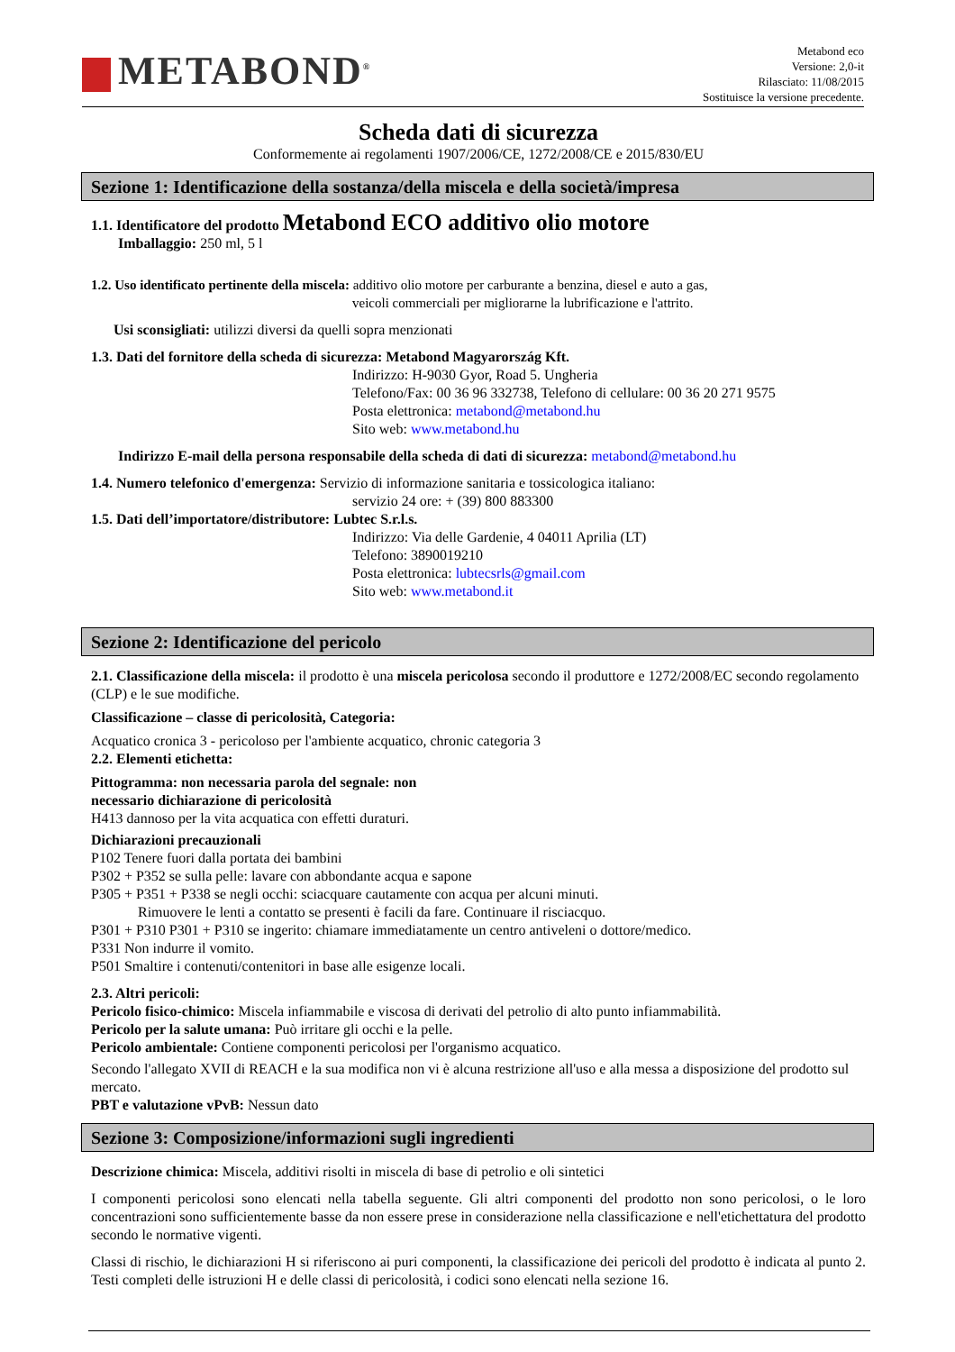METABOND<sup>®</sup>
Metabond eco
Versione: 2,0-it
Rilasciato: 11/08/2015
Sostituisce la versione precedente.
Scheda dati di sicurezza
Conformemente ai regolamenti 1907/2006/CE, 1272/2008/CE e 2015/830/EU
Sezione 1: Identificazione della sostanza/della miscela e della società/impresa
1.1. Identificatore del prodotto Metabond ECO additivo olio motore
Imballaggio: 250 ml, 5 l
1.2. Uso identificato pertinente della miscela: additivo olio motore per carburante a benzina, diesel e auto a gas,
veicoli commerciali per migliorarne la lubrificazione e l'attrito.
Usi sconsigliati: utilizzi diversi da quelli sopra menzionati
1.3. Dati del fornitore della scheda di sicurezza: Metabond Magyarország Kft.
Indirizzo: H-9030 Gyor, Road 5. Ungheria
Telefono/Fax: 00 36 96 332738, Telefono di cellulare: 00 36 20 271 9575
Posta elettronica: metabond@metabond.hu
Sito web: www.metabond.hu
Indirizzo E-mail della persona responsabile della scheda di dati di sicurezza: metabond@metabond.hu
1.4. Numero telefonico d'emergenza: Servizio di informazione sanitaria e tossicologica italiano:
servizio 24 ore: + (39) 800 883300
1.5. Dati dell’importatore/distributore: Lubtec S.r.l.s.
Indirizzo: Via delle Gardenie, 4 04011 Aprilia (LT)
Telefono: 3890019210
Posta elettronica: lubtecsrls@gmail.com
Sito web: www.metabond.it
Sezione 2: Identificazione del pericolo
2.1. Classificazione della miscela: il prodotto è una miscela pericolosa secondo il produttore e 1272/2008/EC secondo regolamento (CLP) e le sue modifiche.
Classificazione – classe di pericolosità, Categoria:
Acquatico cronica 3 - pericoloso per l'ambiente acquatico, chronic categoria 3
2.2. Elementi etichetta:
Pittogramma: non necessaria parola del segnale: non
necessario dichiarazione di pericolosità
H413 dannoso per la vita acquatica con effetti duraturi.
Dichiarazioni precauzionali
P102 Tenere fuori dalla portata dei bambini
P302 + P352 se sulla pelle: lavare con abbondante acqua e sapone
P305 + P351 + P338 se negli occhi: sciacquare cautamente con acqua per alcuni minuti.
Rimuovere le lenti a contatto se presenti è facili da fare. Continuare il risciacquo.
P301 + P310 P301 + P310 se ingerito: chiamare immediatamente un centro antiveleni o dottore/medico.
P331 Non indurre il vomito.
P501 Smaltire i contenuti/contenitori in base alle esigenze locali.
2.3. Altri pericoli:
Pericolo fisico-chimico: Miscela infiammabile e viscosa di derivati del petrolio di alto punto infiammabilità.
Pericolo per la salute umana: Può irritare gli occhi e la pelle.
Pericolo ambientale: Contiene componenti pericolosi per l'organismo acquatico.
Secondo l'allegato XVII di REACH e la sua modifica non vi è alcuna restrizione all'uso e alla messa a disposizione del prodotto sul mercato.
PBT e valutazione vPvB: Nessun dato
Sezione 3: Composizione/informazioni sugli ingredienti
Descrizione chimica: Miscela, additivi risolti in miscela di base di petrolio e oli sintetici
I componenti pericolosi sono elencati nella tabella seguente. Gli altri componenti del prodotto non sono pericolosi, o le loro concentrazioni sono sufficientemente basse da non essere prese in considerazione nella classificazione e nell'etichettatura del prodotto secondo le normative vigenti.
Classi di rischio, le dichiarazioni H si riferiscono ai puri componenti, la classificazione dei pericoli del prodotto è indicata al punto 2. Testi completi delle istruzioni H e delle classi di pericolosità, i codici sono elencati nella sezione 16.